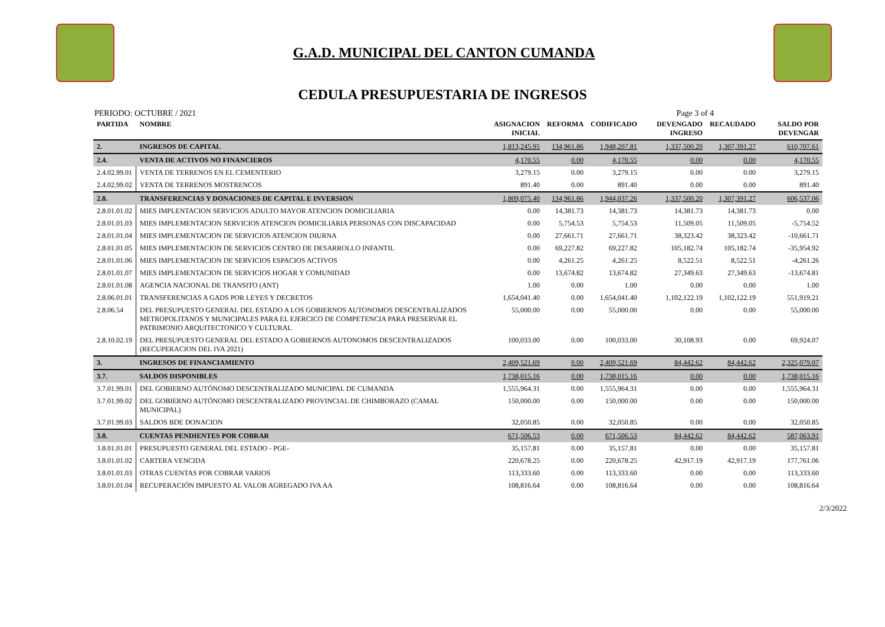G.A.D. MUNICIPAL DEL CANTON CUMANDA
CEDULA PRESUPUESTARIA DE INGRESOS
PERIODO: OCTUBRE / 2021 Page 3 of 4
| PARTIDA | NOMBRE | ASIGNACION INICIAL | REFORMA | CODIFICADO | DEVENGADO INGRESO | RECAUDADO | SALDO POR DEVENGAR |
| --- | --- | --- | --- | --- | --- | --- | --- |
| 2. | INGRESOS DE CAPITAL | 1,813,245.95 | 134,961.86 | 1,948,207.81 | 1,337,500.20 | 1,307,391.27 | 610,707.61 |
| 2.4. | VENTA DE ACTIVOS NO FINANCIEROS | 4,170.55 | 0.00 | 4,170.55 | 0.00 | 0.00 | 4,170.55 |
| 2.4.02.99.01 | VENTA DE TERRENOS EN EL CEMENTERIO | 3,279.15 | 0.00 | 3,279.15 | 0.00 | 0.00 | 3,279.15 |
| 2.4.02.99.02 | VENTA DE TERRENOS MOSTRENCOS | 891.40 | 0.00 | 891.40 | 0.00 | 0.00 | 891.40 |
| 2.8. | TRANSFERENCIAS Y DONACIONES DE CAPITAL E INVERSION | 1,809,075.40 | 134,961.86 | 1,944,037.26 | 1,337,500.20 | 1,307,391.27 | 606,537.06 |
| 2.8.01.01.02 | MIES IMPLENTACION SERVICIOS ADULTO MAYOR ATENCION DOMICILIARIA | 0.00 | 14,381.73 | 14,381.73 | 14,381.73 | 14,381.73 | 0.00 |
| 2.8.01.01.03 | MIES IMPLEMENTACION SERVICIOS ATENCION DOMICILIARIA PERSONAS CON DISCAPACIDAD | 0.00 | 5,754.53 | 5,754.53 | 11,509.05 | 11,509.05 | -5,754.52 |
| 2.8.01.01.04 | MIES IMPLEMENTACION DE SERVICIOS ATENCION DIURNA | 0.00 | 27,661.71 | 27,661.71 | 38,323.42 | 38,323.42 | -10,661.71 |
| 2.8.01.01.05 | MIES IMPLEMENTACION DE SERVICIOS CENTRO DE DESARROLLO INFANTIL | 0.00 | 69,227.82 | 69,227.82 | 105,182.74 | 105,182.74 | -35,954.92 |
| 2.8.01.01.06 | MIES IMPLEMENTACION DE SERVICIOS ESPACIOS ACTIVOS | 0.00 | 4,261.25 | 4,261.25 | 8,522.51 | 8,522.51 | -4,261.26 |
| 2.8.01.01.07 | MIES IMPLEMENTACION DE SERVICIOS HOGAR Y COMUNIDAD | 0.00 | 13,674.82 | 13,674.82 | 27,349.63 | 27,349.63 | -13,674.81 |
| 2.8.01.01.08 | AGENCIA NACIONAL DE TRANSITO (ANT) | 1.00 | 0.00 | 1.00 | 0.00 | 0.00 | 1.00 |
| 2.8.06.01.01 | TRANSFERENCIAS A GADS POR LEYES Y DECRETOS | 1,654,041.40 | 0.00 | 1,654,041.40 | 1,102,122.19 | 1,102,122.19 | 551,919.21 |
| 2.8.06.54 | DEL PRESUPUESTO GENERAL DEL ESTADO A LOS GOBIERNOS AUTONOMOS DESCENTRALIZADOS METROPOLITANOS Y MUNICIPALES PARA EL EJERCICO DE COMPETENCIA PARA PRESERVAR EL PATRIMONIO ARQUITECTONICO Y CULTURAL | 55,000.00 | 0.00 | 55,000.00 | 0.00 | 0.00 | 55,000.00 |
| 2.8.10.02.19 | DEL PRESUPUESTO GENERAL DEL ESTADO A GOBIERNOS AUTONOMOS DESCENTRALIZADOS (RECUPERACION DEL IVA 2021) | 100,033.00 | 0.00 | 100,033.00 | 30,108.93 | 0.00 | 69,924.07 |
| 3. | INGRESOS DE FINANCIAMIENTO | 2,409,521.69 | 0.00 | 2,409,521.69 | 84,442.62 | 84,442.62 | 2,325,079.07 |
| 3.7. | SALDOS DISPONIBLES | 1,738,015.16 | 0.00 | 1,738,015.16 | 0.00 | 0.00 | 1,738,015.16 |
| 3.7.01.99.01 | DEL GOBIERNO AUTÓNOMO DESCENTRALIZADO MUNICIPAL DE CUMANDA | 1,555,964.31 | 0.00 | 1,555,964.31 | 0.00 | 0.00 | 1,555,964.31 |
| 3.7.01.99.02 | DEL GOBIERNO AUTÓNOMO DESCENTRALIZADO PROVINCIAL DE CHIMBORAZO (CAMAL MUNICIPAL) | 150,000.00 | 0.00 | 150,000.00 | 0.00 | 0.00 | 150,000.00 |
| 3.7.01.99.03 | SALDOS BDE DONACION | 32,050.85 | 0.00 | 32,050.85 | 0.00 | 0.00 | 32,050.85 |
| 3.8. | CUENTAS PENDIENTES POR COBRAR | 671,506.53 | 0.00 | 671,506.53 | 84,442.62 | 84,442.62 | 587,063.91 |
| 3.8.01.01.01 | PRESUPUESTO GENERAL DEL ESTADO - PGE- | 35,157.81 | 0.00 | 35,157.81 | 0.00 | 0.00 | 35,157.81 |
| 3.8.01.01.02 | CARTERA VENCIDA | 220,678.25 | 0.00 | 220,678.25 | 42,917.19 | 42,917.19 | 177,761.06 |
| 3.8.01.01.03 | OTRAS CUENTAS POR COBRAR VARIOS | 113,333.60 | 0.00 | 113,333.60 | 0.00 | 0.00 | 113,333.60 |
| 3.8.01.01.04 | RECUPERACIÓN IMPUESTO AL VALOR AGREGADO IVA AA | 108,816.64 | 0.00 | 108,816.64 | 0.00 | 0.00 | 108,816.64 |
2/3/2022